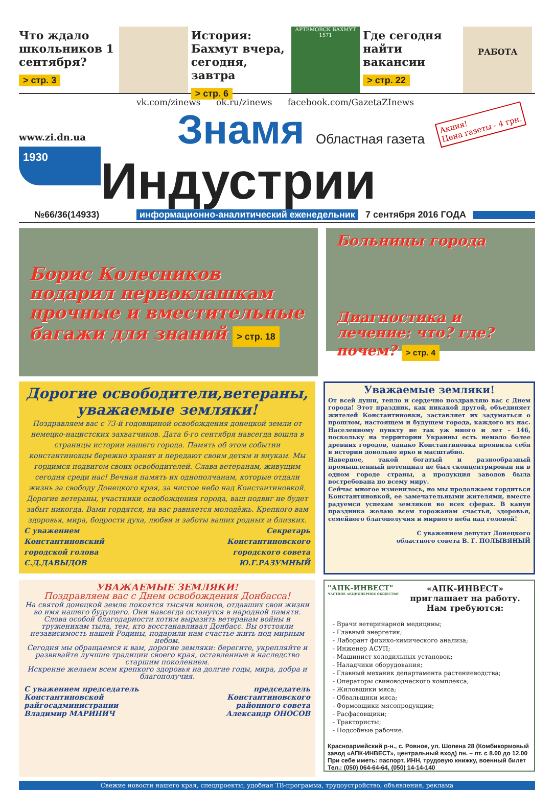Что ждало школьников 1 сентября?
> стр. 3
История: Бахмут вчера, сегодня, завтра
> стр. 6
АРТЕМОВСК БАХМУТ 1571
Где сегодня найти вакансии
> стр. 22
РАБОТА
vk.com/zinews ok.ru/zinews facebook.com/GazetaZInews
www.zi.dn.ua
1930
Знамя Областная газета
Индустрии
Акция!
Цена газеты - 4 грн.
№66/36(14933) информационно-аналитический еженедельник 7 сентября 2016 ГОДА
Борис Колесников подарил первоклашкам прочные и вместительные багажи для знаний > стр. 18
Больницы города
Диагностика и лечение: что? где? почем? > стр. 4
Дорогие освободители,ветераны, уважаемые земляки!
Поздравляем вас с 73-й годовщиной освобождения донецкой земли от немецко-нацистских захватчиков. Дата 6-го сентября навсегда вошла в страницы истории нашего города. Память об этом событии константиновцы бережно хранят и передают своим детям и внукам. Мы гордимся подвигом своих освободителей. Слава ветеранам, живущим сегодня среди нас! Вечная память их однополчанам, которые отдали жизнь за свободу Донецкого края, за чистое небо над Константиновкой. Дорогие ветераны, участники освобождения города, ваш подвиг не будет забыт никогда. Вами гордятся, на вас равняется молодёжь. Крепкого вам здоровья, мира, бодрости духа, любви и заботы ваших родных и близких.
С уважением
Константиновский
городской голова
С.Д.ДАВЫДОВ
Секретарь
Константиновского
городского совета
Ю.Г.РАЗУМНЫЙ
Уважаемые земляки!
От всей души, тепло и сердечно поздравляю вас с Днем города! Этот праздник, как никакой другой, объединяет жителей Константиновки, заставляет их задуматься о прошлом, настоящем и будущем города, каждого из нас. Населенному пункту не так уж много и лет – 146, поскольку на территории Украины есть немало более древних городов, однако Константиновка проявила себя в истории довольно ярко и масштабно.
Наверное, такой богатый и разнообразный промышленный потенциал не был сконцентрирован ни в одном городе страны, а продукция заводов была востребована по всему миру.
Сейчас многое изменилось, но мы продолжаем гордиться Константиновкой, ее замечательными жителями, вместе радуемся успехам земляков во всех сферах. В канун праздника желаю всем горожанам счастья, здоровья, семейного благополучия и мирного неба над головой!
С уважением депутат Донецкого
областного совета В. Г. ПОЛЫВЯНЫЙ
УВАЖАЕМЫЕ ЗЕМЛЯКИ!
Поздравляем вас с Днем освобождения Донбасса!
На святой донецкой земле покоятся тысячи воинов, отдавших свои жизни во имя нашего будущего. Они навсегда останутся в народной памяти.
Слова особой благодарности хотим выразить ветеранам войны и труженикам тыла, тем, кто восстанавливал Донбасс. Вы отстояли независимость нашей Родины, подарили нам счастье жить под мирным небом.
Сегодня мы обращаемся к вам, дорогие земляки: берегите, укрепляйте и развивайте лучшие традиции своего края, оставленные в наследство старшим поколением.
Искренне желаем всем крепкого здоровья на долгие годы, мира, добра и благополучия.
С уважением председатель
Константиновской
райгосадминистрации
Владимир МАРИНИЧ
председатель
Константиновского
районного совета
Александр ОНОСОВ
"АПК-ИНВЕСТ"
ЧАСТНОЕ АКЦИОНЕРНОЕ ОБЩЕСТВО
«АПК-ИНВЕСТ» приглашает на работу. Нам требуются:
- Врачи ветеринарной медицины;
- Главный энергетик;
- Лаборант физико-химического анализа;
- Инженер АСУП;
- Машинист холодильных установок;
- Наладчики оборудования;
- Главный механик департамента растениеводства;
- Операторы свиноводческого комплекса;
- Жиловщики мяса;
- Обвальщики мяса;
- Формовщики мясопродукции;
- Расфасовщики;
- Трактористы;
- Подсобные рабочие.
Красноармейский р-н., с. Ровное, ул. Шопена 28 (Комбикормовый завод «АПК-ИНВЕСТ», центральный вход) пн. – пт. с 8.00 до 12.00
При себе иметь: паспорт, ИНН, трудовую книжку, военный билет
Тел.: (050) 064-64-64, (050) 14-14-140
Свежие новости нашего края, спецпроекты, удобная ТВ-программа, трудоустройство, объявления, реклама